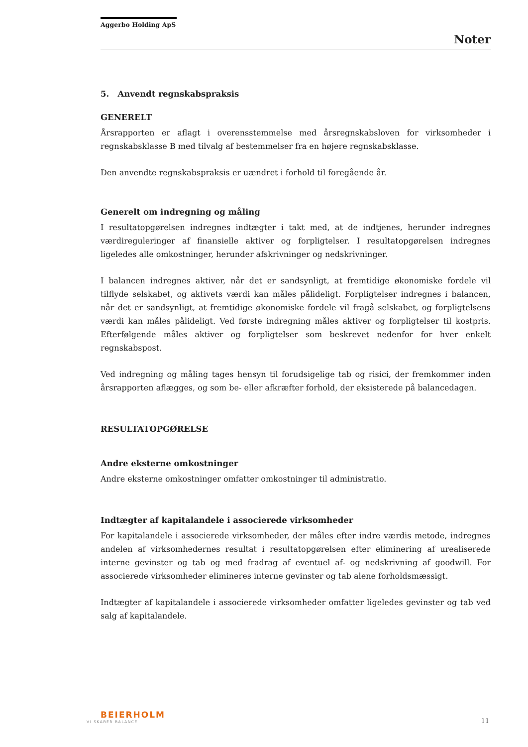Aggerbo Holding ApS
Noter
5. Anvendt regnskabspraksis
GENERELT
Årsrapporten er aflagt i overensstemmelse med årsregnskabsloven for virksomheder i regnskabsklasse B med tilvalg af bestemmelser fra en højere regnskabsklasse.
Den anvendte regnskabspraksis er uændret i forhold til foregående år.
Generelt om indregning og måling
I resultatopgørelsen indregnes indtægter i takt med, at de indtjenes, herunder indregnes værdireguleringer af finansielle aktiver og forpligtelser. I resultatopgørelsen indregnes ligeledes alle omkostninger, herunder afskrivninger og nedskrivninger.
I balancen indregnes aktiver, når det er sandsynligt, at fremtidige økonomiske fordele vil tilflyde selskabet, og aktivets værdi kan måles pålideligt. Forpligtelser indregnes i balancen, når det er sandsynligt, at fremtidige økonomiske fordele vil fragå selskabet, og forpligtelsens værdi kan måles pålideligt. Ved første indregning måles aktiver og forpligtelser til kostpris. Efterfølgende måles aktiver og forpligtelser som beskrevet nedenfor for hver enkelt regnskabspost.
Ved indregning og måling tages hensyn til forudsigelige tab og risici, der fremkommer inden årsrapporten aflægges, og som be- eller afkræfter forhold, der eksisterede på balancedagen.
RESULTATOPGØRELSE
Andre eksterne omkostninger
Andre eksterne omkostninger omfatter omkostninger til administratio.
Indtægter af kapitalandele i associerede virksomheder
For kapitalandele i associerede virksomheder, der måles efter indre værdis metode, indregnes andelen af virksomhedernes resultat i resultatopgørelsen efter eliminering af urealiserede interne gevinster og tab og med fradrag af eventuel af- og nedskrivning af goodwill. For associerede virksomheder elimineres interne gevinster og tab alene forholdsmæssigt.
Indtægter af kapitalandele i associerede virksomheder omfatter ligeledes gevinster og tab ved salg af kapitalandele.
BEIERHOLM
VI SKABER BALANCE
11